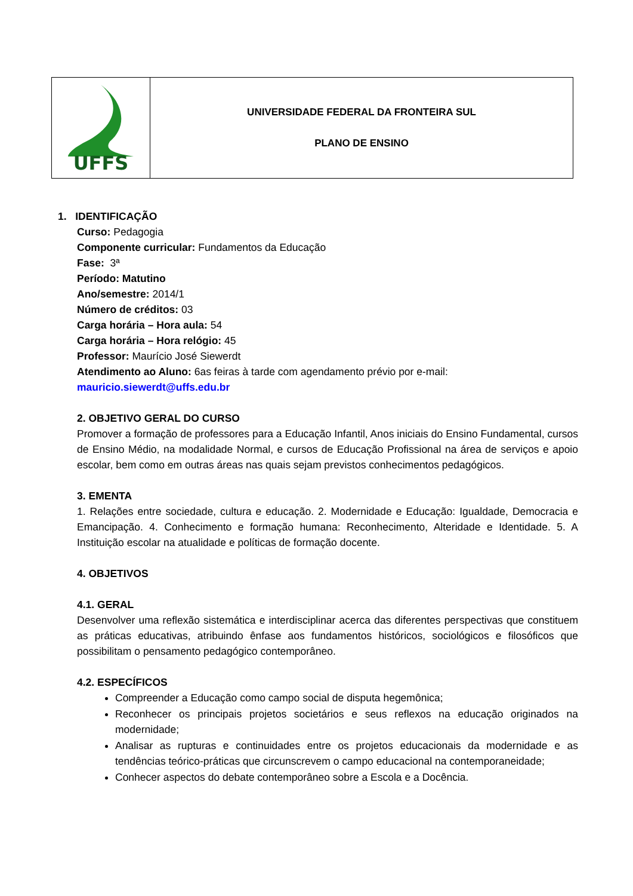| UFFS | UNIVERSIDADE FEDERAL DA FRONTEIRA SUL PLANO DE ENSINO |
1. IDENTIFICAÇÃO
Curso: Pedagogia
Componente curricular: Fundamentos da Educação
Fase: 3ª
Período: Matutino
Ano/semestre: 2014/1
Número de créditos: 03
Carga horária – Hora aula: 54
Carga horária – Hora relógio: 45
Professor: Maurício José Siewerdt
Atendimento ao Aluno: 6as feiras à tarde com agendamento prévio por e-mail: mauricio.siewerdt@uffs.edu.br
2. OBJETIVO GERAL DO CURSO
Promover a formação de professores para a Educação Infantil, Anos iniciais do Ensino Fundamental, cursos de Ensino Médio, na modalidade Normal, e cursos de Educação Profissional na área de serviços e apoio escolar, bem como em outras áreas nas quais sejam previstos conhecimentos pedagógicos.
3. EMENTA
1. Relações entre sociedade, cultura e educação. 2. Modernidade e Educação: Igualdade, Democracia e Emancipação. 4. Conhecimento e formação humana: Reconhecimento, Alteridade e Identidade. 5. A Instituição escolar na atualidade e políticas de formação docente.
4. OBJETIVOS
4.1. GERAL
Desenvolver uma reflexão sistemática e interdisciplinar acerca das diferentes perspectivas que constituem as práticas educativas, atribuindo ênfase aos fundamentos históricos, sociológicos e filosóficos que possibilitam o pensamento pedagógico contemporâneo.
4.2. ESPECÍFICOS
Compreender a Educação como campo social de disputa hegemônica;
Reconhecer os principais projetos societários e seus reflexos na educação originados na modernidade;
Analisar as rupturas e continuidades entre os projetos educacionais da modernidade e as tendências teórico-práticas que circunscrevem o campo educacional na contemporaneidade;
Conhecer aspectos do debate contemporâneo sobre a Escola e a Docência.